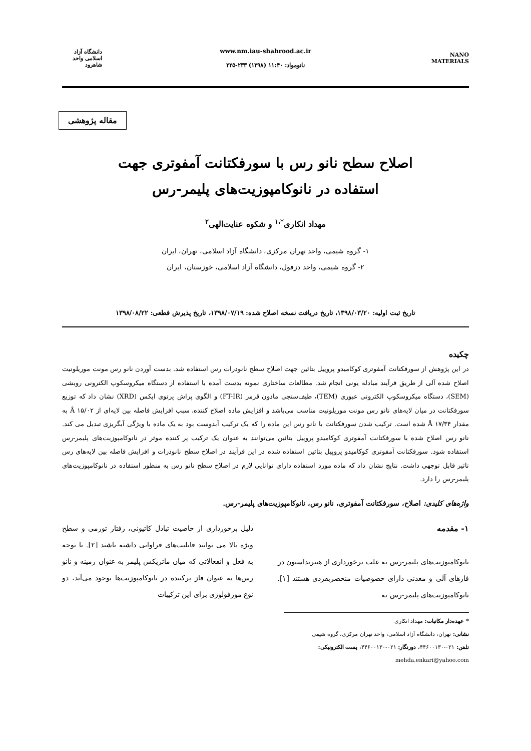NANO MATERIALS
www.nm.iau-shahrood.ac.ir
نانومواد: ۱۱:۴۰ (۱۳۹۸) ۲۳۳-۲۲۵
دانشگاه آزاد اسلامی واحد شاهرود
مقاله پژوهشی
اصلاح سطح نانو رس با سورفکتانت آمفوتری جهت
استفاده در نانوکامپوزیت‌های پلیمر-رس
مهداد انکاری<sup>*،۱</sup> و شکوه عنایت‌الهی<sup>۲</sup>
۱- گروه شیمی، واحد تهران مرکزی، دانشگاه آزاد اسلامی، تهران، ایران
۲- گروه شیمی، واحد دزفول، دانشگاه آزاد اسلامی، خوزستان، ایران
تاریخ ثبت اولیه: ۱۳۹۸/۰۳/۲۰، تاریخ دریافت نسخه اصلاح شده: ۱۳۹۸/۰۷/۱۹، تاریخ پذیرش قطعی: ۱۳۹۸/۰۸/۲۲
چکیده
در این پژوهش از سورفکتانت آمفوتری کوکامیدو پروپیل بتائین جهت اصلاح سطح نانوذرات رس استفاده شد. بدست آوردن نانو رس مونت موریلونیت اصلاح شده آلی از طریق فرآیند مبادله یونی انجام شد. مطالعات ساختاری نمونه بدست آمده با استفاده از دستگاه میکروسکوپ الکترونی روبشی (SEM)، دستگاه میکروسکوپ الکترونی عبوری (TEM)، طیف‌سنجی مادون قرمز (FT-IR) و الگوی پراش پرتوی ایکس (XRD) نشان داد که توزیع سورفکتانت در میان لایه‌های نانو رس مونت موریلونیت مناسب می‌باشد و افزایش ماده اصلاح کننده، سبب افزایش فاصله بین لایه‌ای از ۱۵/۰۲ Å به مقدار ۱۷/۳۴ Å شده است. ترکیب شدن سورفکتانت با نانو رس این ماده را که یک ترکیب آبدوست بود به یک ماده با ویژگی آبگریزی تبدیل می کند. نانو رس اصلاح شده با سورفکتانت آمفوتری کوکامیدو پروپیل بتائین می‌توانند به عنوان یک ترکیب پر کننده موثر در نانوکامپوزیت‌های پلیمر-رس استفاده شود. سورفکتانت آمفوتری کوکامیدو پروپیل بتائین استفاده شده در این فرآیند در اصلاح سطح نانوذرات و افزایش فاصله بین لایه‌های رس تاثیر قابل توجهی داشت. نتایج نشان داد که ماده مورد استفاده دارای توانایی لازم در اصلاح سطح نانو رس به منظور استفاده در نانوکامپوزیت‌های پلیمر-رس را دارد.
واژه‌های کلیدی: اصلاح، سورفکتانت آمفوتری، نانو رس، نانوکامپوزیت‌های پلیمر-رس.
۱- مقدمه
نانوکامپوزیت‌های پلیمر-رس به علت برخورداری از هیبریداسیون در فازهای آلی و معدنی دارای خصوصیات منحصربفردی هستند [۱]. نانوکامپوزیت‌های پلیمر-رس به
دلیل برخورداری از خاصیت تبادل کاتیونی، رفتار تورمی و سطح ویژه بالا می توانند قابلیت‌های فراوانی داشته باشند [۲]. با توجه به فعل و انفعالاتی که میان ماتریکس پلیمر به عنوان زمینه و نانو رس‌ها به عنوان فاز پرکننده در نانوکامپوزیت‌ها بوجود می‌آید، دو نوع مورفولوژی برای این ترکیبات
* عهده‌دار مکاتبات: مهداد انکاری
نشانی: تهران، دانشگاه آزاد اسلامی، واحد تهران مرکزی، گروه شیمی
تلفن: ۰۲۱-۴۴۶۰۰۱۳۰، دورنگار: ۰۲۱-۴۴۶۰۰۱۳۰، پست الکترونیکی: mehda.enkari@yahoo.com